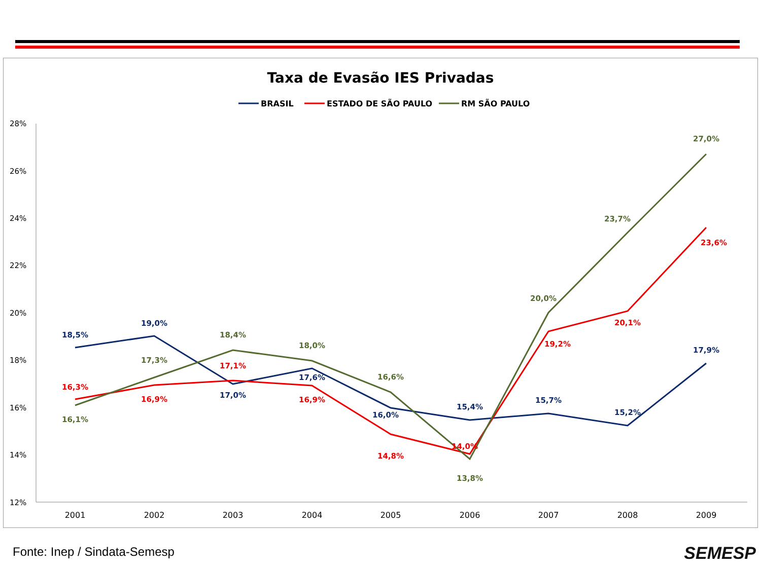Taxa de Evasão IES Privadas
BRASIL
ESTADO DE SÃO PAULO
RM SÃO PAULO
28%
26%
24%
22%
20%
18%
16%
14%
12%
2001
2002
2003
2004
2005
2006
2007
2008
2009
18,5%
19,0%
17,0%
17,6%
16,0%
15,4%
15,7%
15,2%
17,9%
16,3%
16,9%
17,1%
16,9%
14,8%
14,0%
19,2%
20,1%
23,6%
16,1%
17,3%
18,4%
18,0%
16,6%
13,8%
20,0%
23,7%
27,0%
Fonte: Inep / Sindata-Semesp SEMESP